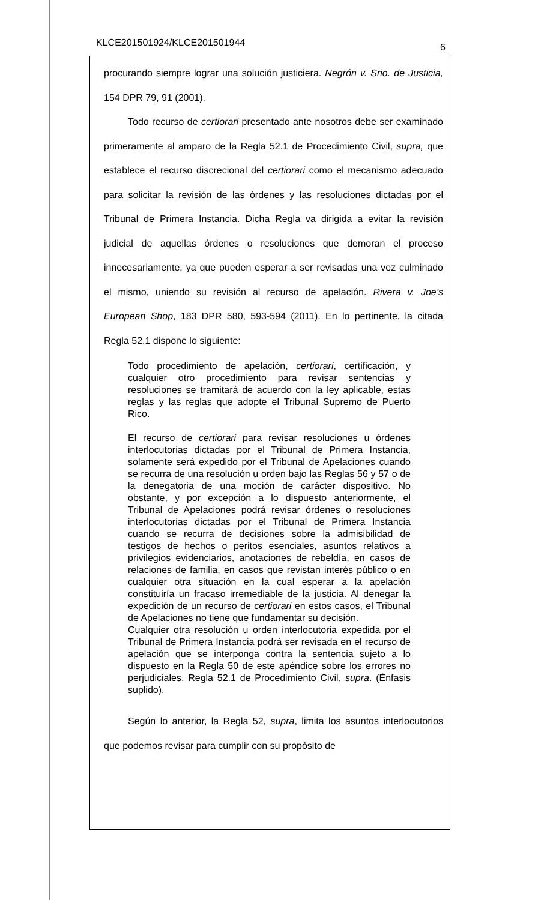KLCE201501924/KLCE201501944 6
procurando siempre lograr una solución justiciera. Negrón v. Srio. de Justicia, 154 DPR 79, 91 (2001).
Todo recurso de certiorari presentado ante nosotros debe ser examinado primeramente al amparo de la Regla 52.1 de Procedimiento Civil, supra, que establece el recurso discrecional del certiorari como el mecanismo adecuado para solicitar la revisión de las órdenes y las resoluciones dictadas por el Tribunal de Primera Instancia. Dicha Regla va dirigida a evitar la revisión judicial de aquellas órdenes o resoluciones que demoran el proceso innecesariamente, ya que pueden esperar a ser revisadas una vez culminado el mismo, uniendo su revisión al recurso de apelación. Rivera v. Joe’s European Shop, 183 DPR 580, 593-594 (2011). En lo pertinente, la citada Regla 52.1 dispone lo siguiente:
Todo procedimiento de apelación, certiorari, certificación, y cualquier otro procedimiento para revisar sentencias y resoluciones se tramitará de acuerdo con la ley aplicable, estas reglas y las reglas que adopte el Tribunal Supremo de Puerto Rico.
El recurso de certiorari para revisar resoluciones u órdenes interlocutorias dictadas por el Tribunal de Primera Instancia, solamente será expedido por el Tribunal de Apelaciones cuando se recurra de una resolución u orden bajo las Reglas 56 y 57 o de la denegatoria de una moción de carácter dispositivo. No obstante, y por excepción a lo dispuesto anteriormente, el Tribunal de Apelaciones podrá revisar órdenes o resoluciones interlocutorias dictadas por el Tribunal de Primera Instancia cuando se recurra de decisiones sobre la admisibilidad de testigos de hechos o peritos esenciales, asuntos relativos a privilegios evidenciarios, anotaciones de rebeldía, en casos de relaciones de familia, en casos que revistan interés público o en cualquier otra situación en la cual esperar a la apelación constituiría un fracaso irremediable de la justicia. Al denegar la expedición de un recurso de certiorari en estos casos, el Tribunal de Apelaciones no tiene que fundamentar su decisión.
Cualquier otra resolución u orden interlocutoria expedida por el Tribunal de Primera Instancia podrá ser revisada en el recurso de apelación que se interponga contra la sentencia sujeto a lo dispuesto en la Regla 50 de este apéndice sobre los errores no perjudiciales. Regla 52.1 de Procedimiento Civil, supra. (Énfasis suplido).
Según lo anterior, la Regla 52, supra, limita los asuntos interlocutorios que podemos revisar para cumplir con su propósito de